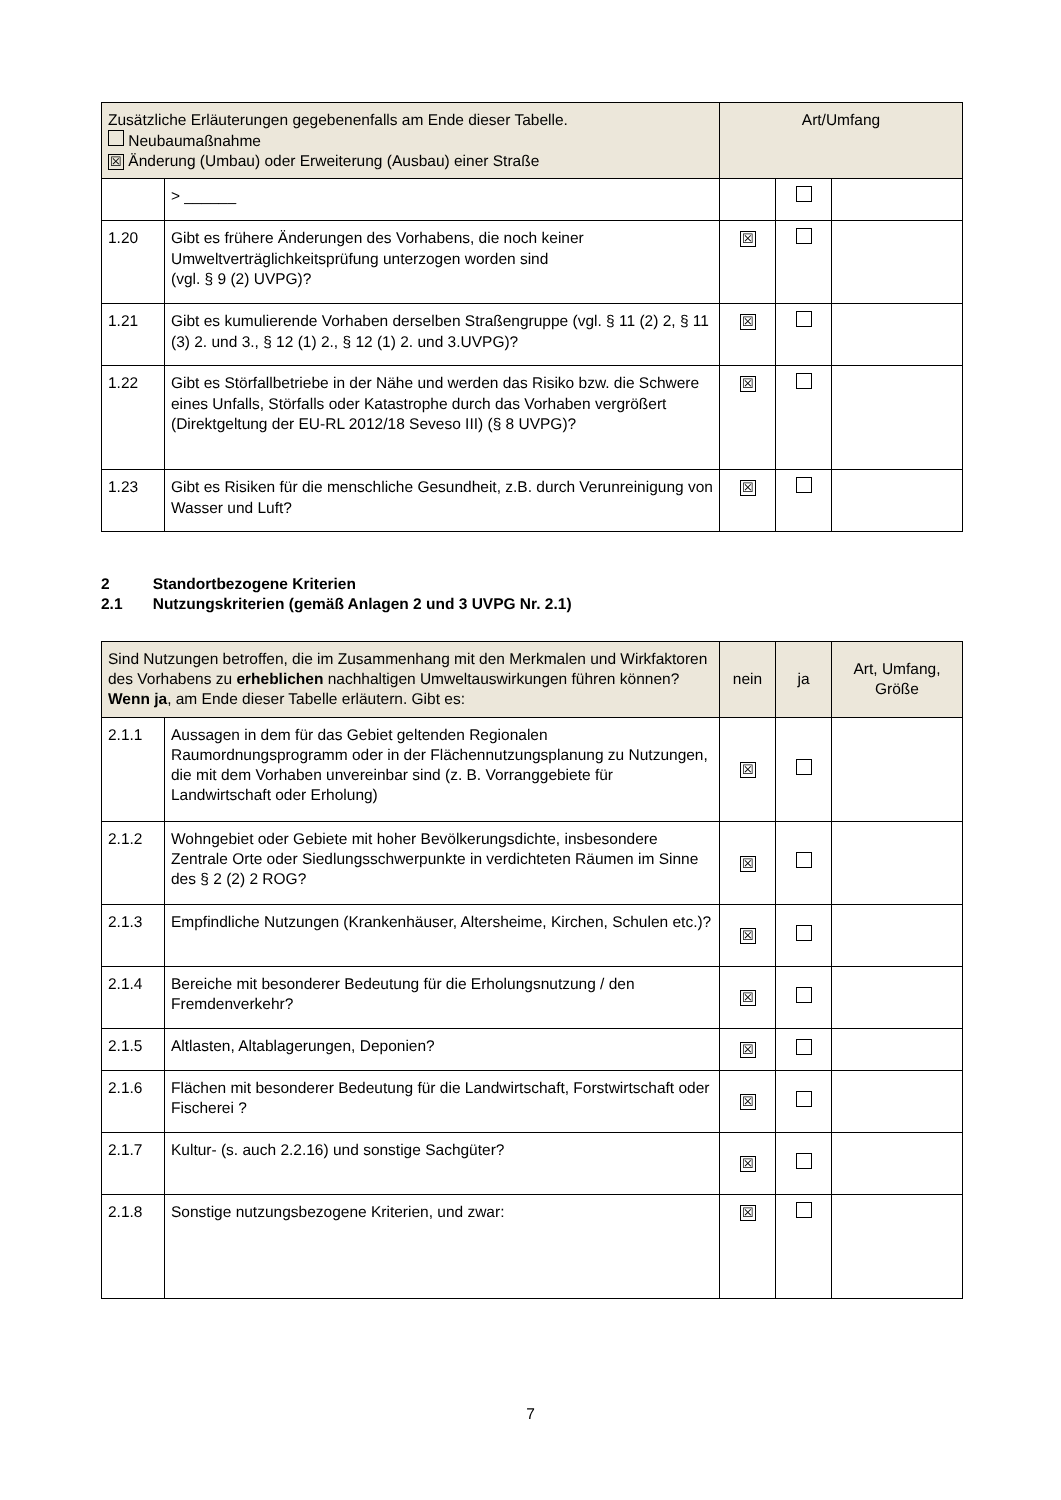| Zusätzliche Erläuterungen gegebenenfalls am Ende dieser Tabelle. Neubaumaßnahme ☒ Änderung (Umbau) oder Erweiterung (Ausbau) einer Straße | | Art/Umfang | | |
| | > ______ | | | |
| 1.20 | Gibt es frühere Änderungen des Vorhabens, die noch keiner Umweltverträglichkeitsprüfung unterzogen worden sind (vgl. § 9 (2) UVPG)? | ☒ | | |
| 1.21 | Gibt es kumulierende Vorhaben derselben Straßengruppe (vgl. § 11 (2) 2, § 11 (3) 2. und 3., § 12 (1) 2., § 12 (1) 2. und 3.UVPG)? | ☒ | | |
| 1.22 | Gibt es Störfallbetriebe in der Nähe und werden das Risiko bzw. die Schwere eines Unfalls, Störfalls oder Katastrophe durch das Vorhaben vergrößert (Direktgeltung der EU-RL 2012/18 Seveso III) (§ 8 UVPG)? | ☒ | | |
| 1.23 | Gibt es Risiken für die menschliche Gesundheit, z.B. durch Verunreinigung von Wasser und Luft? | ☒ | | |
2 Standortbezogene Kriterien
2.1 Nutzungskriterien (gemäß Anlagen 2 und 3 UVPG Nr. 2.1)
| Sind Nutzungen betroffen, die im Zusammenhang mit den Merkmalen und Wirkfaktoren des Vorhabens zu erheblichen nachhaltigen Umweltauswirkungen führen können? Wenn ja , am Ende dieser Tabelle erläutern. Gibt es: | | nein | ja | Art, Umfang, Größe |
| 2.1.1 | Aussagen in dem für das Gebiet geltenden Regionalen Raumordnungsprogramm oder in der Flächennutzungsplanung zu Nutzungen, die mit dem Vorhaben unvereinbar sind (z. B. Vorranggebiete für Landwirtschaft oder Erholung) | ☒ | | |
| 2.1.2 | Wohngebiet oder Gebiete mit hoher Bevölkerungsdichte, insbesondere Zentrale Orte oder Siedlungsschwerpunkte in verdichteten Räumen im Sinne des § 2 (2) 2 ROG? | ☒ | | |
| 2.1.3 | Empfindliche Nutzungen (Krankenhäuser, Altersheime, Kirchen, Schulen etc.)? | ☒ | | |
| 2.1.4 | Bereiche mit besonderer Bedeutung für die Erholungsnutzung / den Fremdenverkehr? | ☒ | | |
| 2.1.5 | Altlasten, Altablagerungen, Deponien? | ☒ | | |
| 2.1.6 | Flächen mit besonderer Bedeutung für die Landwirtschaft, Forstwirtschaft oder Fischerei ? | ☒ | | |
| 2.1.7 | Kultur- (s. auch 2.2.16) und sonstige Sachgüter? | ☒ | | |
| 2.1.8 | Sonstige nutzungsbezogene Kriterien, und zwar: | ☒ | | |
7